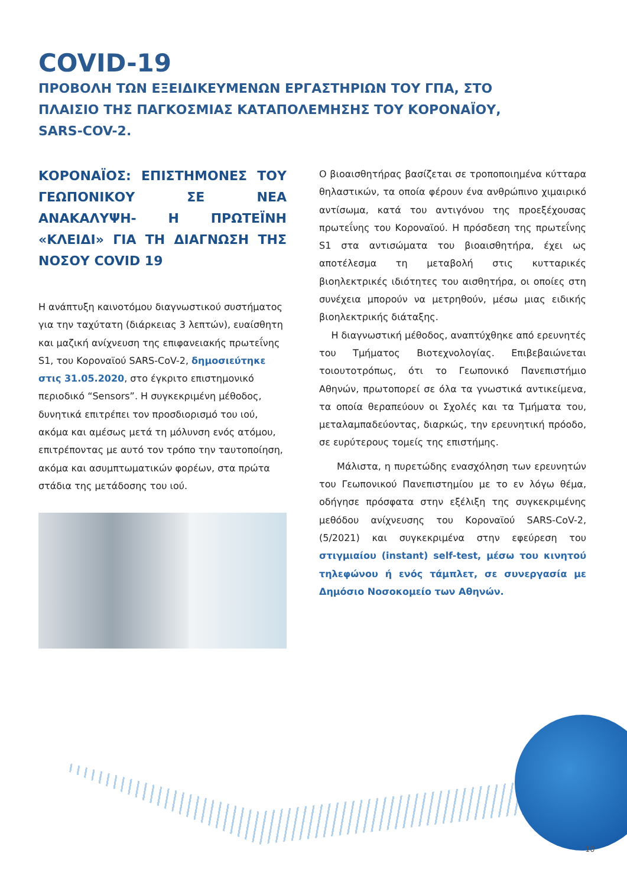COVID-19
ΠΡΟΒΟΛΗ ΤΩΝ ΕΞΕΙΔΙΚΕΥΜΕΝΩΝ ΕΡΓΑΣΤΗΡΙΩΝ ΤΟΥ ΓΠΑ, ΣΤΟ ΠΛΑΙΣΙΟ ΤΗΣ ΠΑΓΚΟΣΜΙΑΣ ΚΑΤΑΠΟΛΕΜΗΣΗΣ ΤΟΥ ΚΟΡΟΝΑΪΟΥ, SARS-COV-2.
ΚΟΡΟΝΑΪΟΣ: ΕΠΙΣΤΗΜΟΝΕΣ ΤΟΥ ΓΕΩΠΟΝΙΚΟΥ ΣΕ ΝΕΑ ΑΝΑΚΑΛΥΨΗ- Η ΠΡΩΤΕΪΝΗ «ΚΛΕΙΔΙ» ΓΙΑ ΤΗ ΔΙΑΓΝΩΣΗ ΤΗΣ ΝΟΣΟΥ COVID 19
Η ανάπτυξη καινοτόμου διαγνωστικού συστήματος για την ταχύτατη (διάρκειας 3 λεπτών), ευαίσθητη και μαζική ανίχνευση της επιφανειακής πρωτεΐνης S1, του Κοροναϊού SARS-CoV-2, δημοσιεύτηκε στις 31.05.2020, στο έγκριτο επιστημονικό περιοδικό “Sensors”. Η συγκεκριμένη μέθοδος, δυνητικά επιτρέπει τον προσδιορισμό του ιού, ακόμα και αμέσως μετά τη μόλυνση ενός ατόμου, επιτρέποντας με αυτό τον τρόπο την ταυτοποίηση, ακόμα και ασυμπτωματικών φορέων, στα πρώτα στάδια της μετάδοσης του ιού.
Ο βιοαισθητήρας βασίζεται σε τροποποιημένα κύτταρα θηλαστικών, τα οποία φέρουν ένα ανθρώπινο χιμαιρικό αντίσωμα, κατά του αντιγόνου της προεξέχουσας πρωτεΐνης του Κοροναϊού. Η πρόσδεση της πρωτεΐνης S1 στα αντισώματα του βιοαισθητήρα, έχει ως αποτέλεσμα τη μεταβολή στις κυτταρικές βιοηλεκτρικές ιδιότητες του αισθητήρα, οι οποίες στη συνέχεια μπορούν να μετρηθούν, μέσω μιας ειδικής βιοηλεκτρικής διάταξης.
Η διαγνωστική μέθοδος, αναπτύχθηκε από ερευνητές του Τμήματος Βιοτεχνολογίας. Επιβεβαιώνεται τοιουτοτρόπως, ότι το Γεωπονικό Πανεπιστήμιο Αθηνών, πρωτοπορεί σε όλα τα γνωστικά αντικείμενα, τα οποία θεραπεύουν οι Σχολές και τα Τμήματα του, μεταλαμπαδεύοντας, διαρκώς, την ερευνητική πρόοδο, σε ευρύτερους τομείς της επιστήμης.
Μάλιστα, η πυρετώδης ενασχόληση των ερευνητών του Γεωπονικού Πανεπιστημίου με το εν λόγω θέμα, οδήγησε πρόσφατα στην εξέλιξη της συγκεκριμένης μεθόδου ανίχνευσης του Κοροναϊού SARS-CoV-2, (5/2021) και συγκεκριμένα στην εφεύρεση του στιγμιαίου (instant) self-test, μέσω του κινητού τηλεφώνου ή ενός τάμπλετ, σε συνεργασία με Δημόσιο Νοσοκομείο των Αθηνών.
10